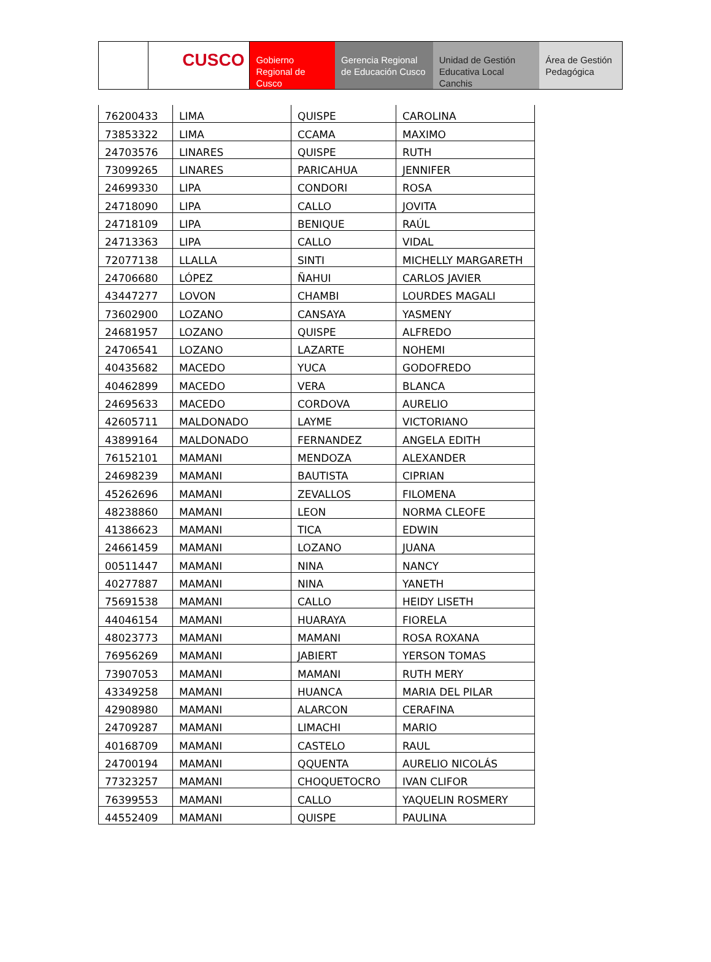CUSCO Gobierno Regional de Cusco
Gerencia Regional de Educación Cusco
Unidad de Gestión Educativa Local Canchis
Área de Gestión Pedagógica
| 76200433 | LIMA | QUISPE | CAROLINA |
| 73853322 | LIMA | CCAMA | MAXIMO |
| 24703576 | LINARES | QUISPE | RUTH |
| 73099265 | LINARES | PARICAHUA | JENNIFER |
| 24699330 | LIPA | CONDORI | ROSA |
| 24718090 | LIPA | CALLO | JOVITA |
| 24718109 | LIPA | BENIQUE | RAÚL |
| 24713363 | LIPA | CALLO | VIDAL |
| 72077138 | LLALLA | SINTI | MICHELLY MARGARETH |
| 24706680 | LÓPEZ | ÑAHUI | CARLOS JAVIER |
| 43447277 | LOVON | CHAMBI | LOURDES MAGALI |
| 73602900 | LOZANO | CANSAYA | YASMENY |
| 24681957 | LOZANO | QUISPE | ALFREDO |
| 24706541 | LOZANO | LAZARTE | NOHEMI |
| 40435682 | MACEDO | YUCA | GODOFREDO |
| 40462899 | MACEDO | VERA | BLANCA |
| 24695633 | MACEDO | CORDOVA | AURELIO |
| 42605711 | MALDONADO | LAYME | VICTORIANO |
| 43899164 | MALDONADO | FERNANDEZ | ANGELA EDITH |
| 76152101 | MAMANI | MENDOZA | ALEXANDER |
| 24698239 | MAMANI | BAUTISTA | CIPRIAN |
| 45262696 | MAMANI | ZEVALLOS | FILOMENA |
| 48238860 | MAMANI | LEON | NORMA CLEOFE |
| 41386623 | MAMANI | TICA | EDWIN |
| 24661459 | MAMANI | LOZANO | JUANA |
| 00511447 | MAMANI | NINA | NANCY |
| 40277887 | MAMANI | NINA | YANETH |
| 75691538 | MAMANI | CALLO | HEIDY LISETH |
| 44046154 | MAMANI | HUARAYA | FIORELA |
| 48023773 | MAMANI | MAMANI | ROSA ROXANA |
| 76956269 | MAMANI | JABIERT | YERSON TOMAS |
| 73907053 | MAMANI | MAMANI | RUTH MERY |
| 43349258 | MAMANI | HUANCA | MARIA DEL PILAR |
| 42908980 | MAMANI | ALARCON | CERAFINA |
| 24709287 | MAMANI | LIMACHI | MARIO |
| 40168709 | MAMANI | CASTELO | RAUL |
| 24700194 | MAMANI | QQUENTA | AURELIO NICOLÁS |
| 77323257 | MAMANI | CHOQUETOCRO | IVAN CLIFOR |
| 76399553 | MAMANI | CALLO | YAQUELIN ROSMERY |
| 44552409 | MAMANI | QUISPE | PAULINA |